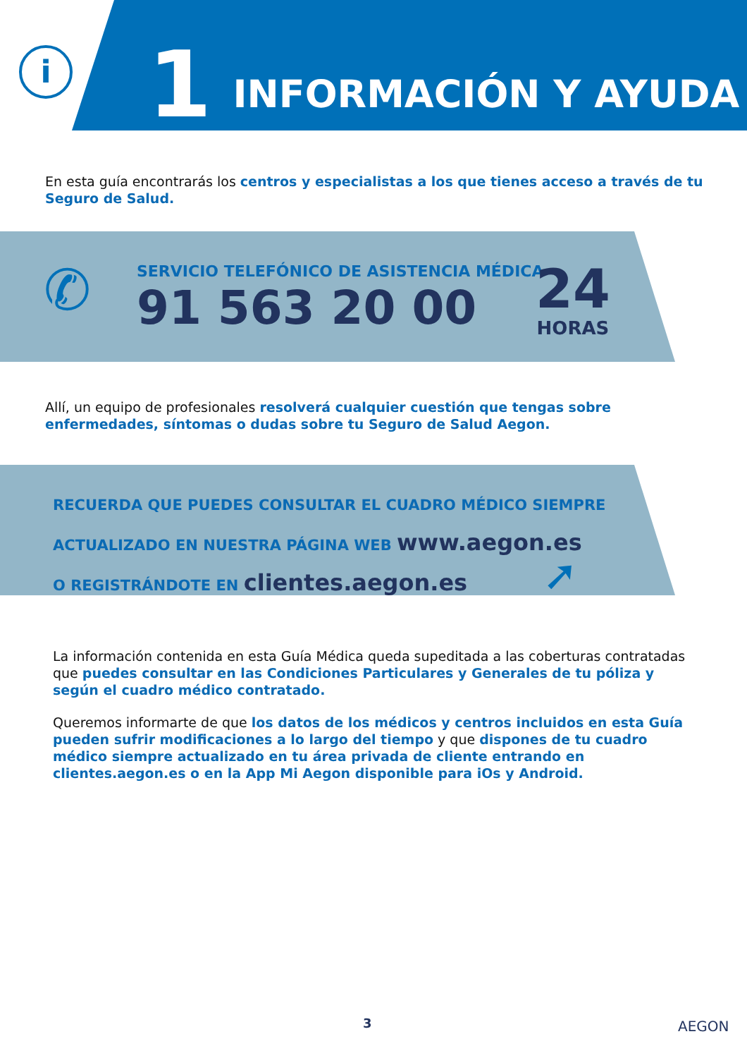i
1 INFORMACIÓN Y AYUDA
En esta guía encontrarás los centros y especialistas a los que tienes acceso a través de tu Seguro de Salud.
✆
SERVICIO TELEFÓNICO DE ASISTENCIA MÉDICA
91 563 20 00
24
HORAS
Allí, un equipo de profesionales resolverá cualquier cuestión que tengas sobre enfermedades, síntomas o dudas sobre tu Seguro de Salud Aegon.
RECUERDA QUE PUEDES CONSULTAR EL CUADRO MÉDICO SIEMPRE
ACTUALIZADO EN NUESTRA PÁGINA WEB www.aegon.es
O REGISTRÁNDOTE EN clientes.aegon.es
➚
La información contenida en esta Guía Médica queda supeditada a las coberturas contratadas que puedes consultar en las Condiciones Particulares y Generales de tu póliza y según el cuadro médico contratado.
Queremos informarte de que los datos de los médicos y centros incluidos en esta Guía pueden sufrir modificaciones a lo largo del tiempo y que dispones de tu cuadro médico siempre actualizado en tu área privada de cliente entrando en clientes.aegon.es o en la App Mi Aegon disponible para iOs y Android.
3 AEGON